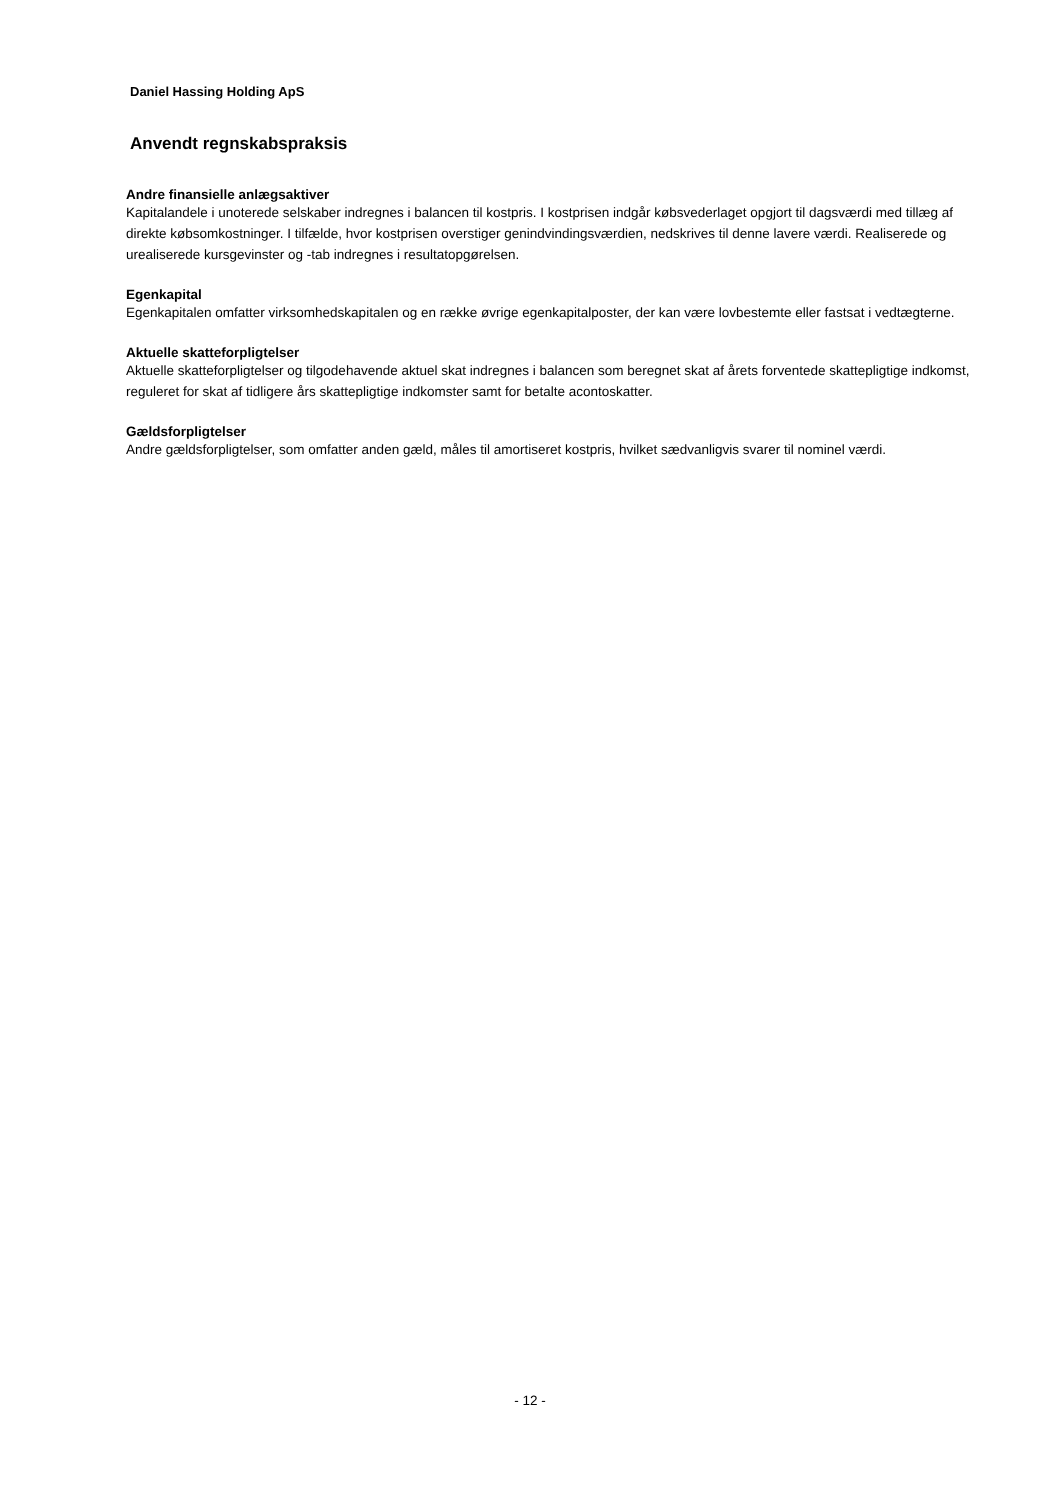Daniel Hassing Holding ApS
Anvendt regnskabspraksis
Andre finansielle anlægsaktiver
Kapitalandele i unoterede selskaber indregnes i balancen til kostpris. I kostprisen indgår købsvederlaget opgjort til dagsværdi med tillæg af direkte købsomkostninger. I tilfælde, hvor kostprisen overstiger genindvindingsværdien, nedskrives til denne lavere værdi. Realiserede og urealiserede kursgevinster og -tab indregnes i resultatopgørelsen.
Egenkapital
Egenkapitalen omfatter virksomhedskapitalen og en række øvrige egenkapitalposter, der kan være lovbestemte eller fastsat i vedtægterne.
Aktuelle skatteforpligtelser
Aktuelle skatteforpligtelser og tilgodehavende aktuel skat indregnes i balancen som beregnet skat af årets forventede skattepligtige indkomst, reguleret for skat af tidligere års skattepligtige indkomster samt for betalte acontoskatter.
Gældsforpligtelser
Andre gældsforpligtelser, som omfatter anden gæld, måles til amortiseret kostpris, hvilket sædvanligvis svarer til nominel værdi.
- 12 -